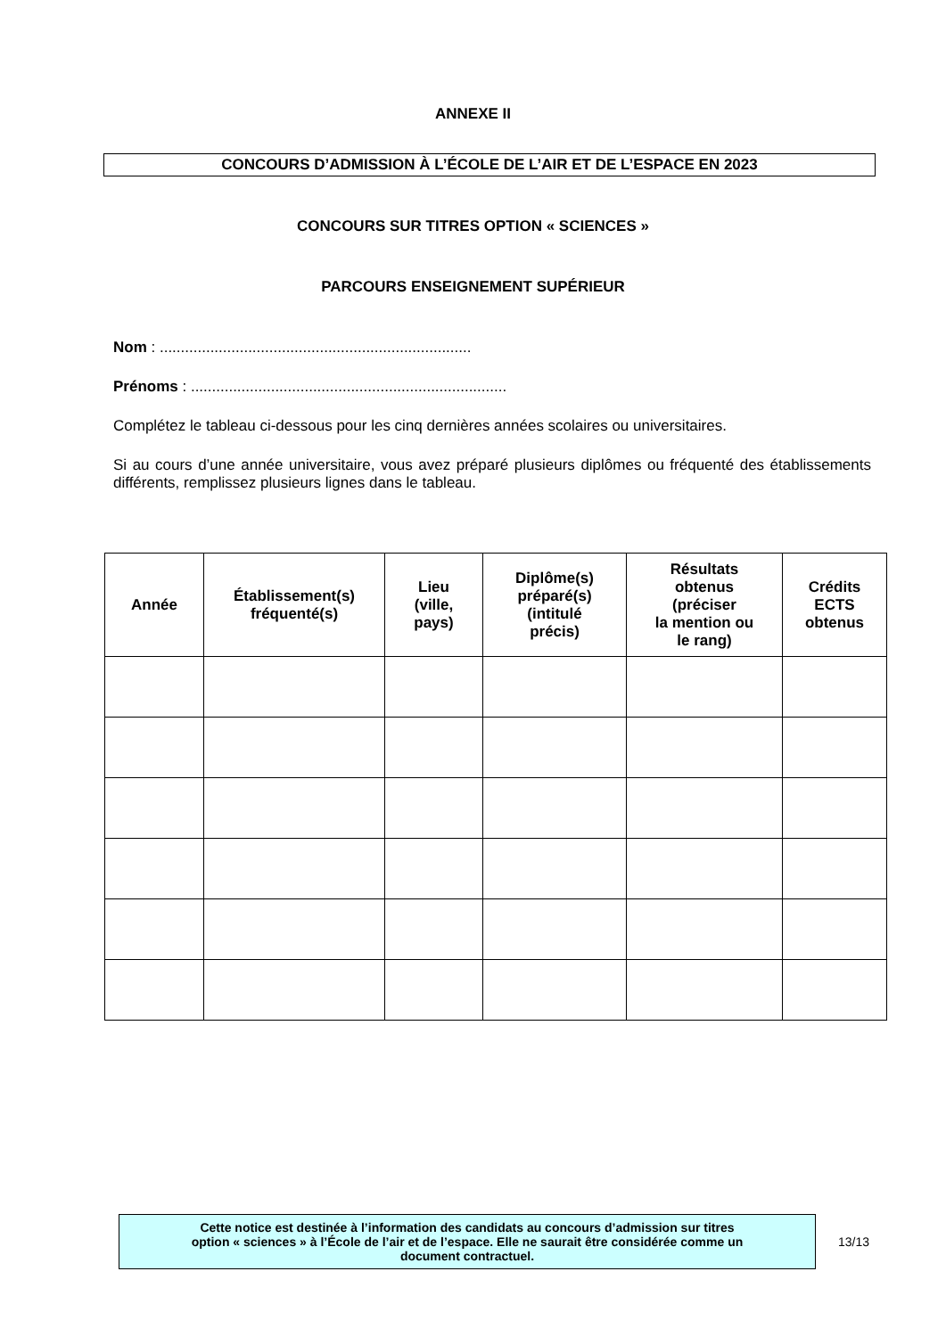ANNEXE II
CONCOURS D’ADMISSION À L’ÉCOLE DE L’AIR ET DE L’ESPACE EN 2023
CONCOURS SUR TITRES OPTION « SCIENCES »
PARCOURS ENSEIGNEMENT SUPÉRIEUR
Nom : ..........................................................................
Prénoms : ...........................................................................
Complétez le tableau ci-dessous pour les cinq dernières années scolaires ou universitaires.
Si au cours d’une année universitaire, vous avez préparé plusieurs diplômes ou fréquenté des établissements différents, remplissez plusieurs lignes dans le tableau.
| Année | Établissement(s) fréquenté(s) | Lieu (ville, pays) | Diplôme(s) préparé(s) (intitulé précis) | Résultats obtenus (préciser la mention ou le rang) | Crédits ECTS obtenus |
| --- | --- | --- | --- | --- | --- |
Cette notice est destinée à l’information des candidats au concours d’admission sur titres
option « sciences » à l’École de l’air et de l’espace. Elle ne saurait être considérée comme un
document contractuel.
13/13